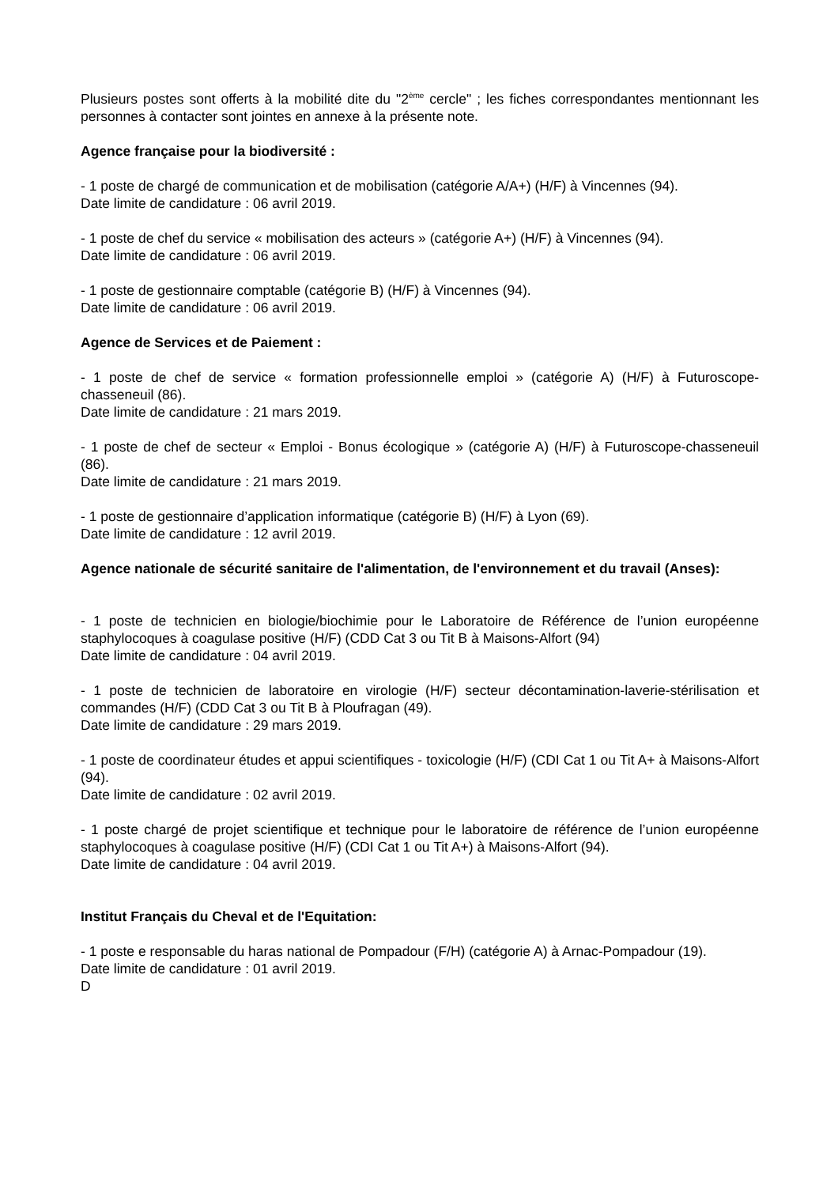Plusieurs postes sont offerts à la mobilité dite du "2<sup>ème</sup> cercle" ; les fiches correspondantes mentionnant les personnes à contacter sont jointes en annexe à la présente note.
Agence française pour la biodiversité :
- 1 poste de chargé de communication et de mobilisation (catégorie A/A+) (H/F) à Vincennes (94).
Date limite de candidature : 06 avril 2019.
- 1 poste de chef du service « mobilisation des acteurs » (catégorie A+) (H/F) à Vincennes (94).
Date limite de candidature : 06 avril 2019.
- 1 poste de gestionnaire comptable (catégorie B) (H/F) à Vincennes (94).
Date limite de candidature : 06 avril 2019.
Agence de Services et de Paiement :
- 1 poste de chef de service « formation professionnelle emploi » (catégorie A) (H/F) à Futuroscope-chasseneuil (86).
Date limite de candidature : 21 mars 2019.
- 1 poste de chef de secteur « Emploi - Bonus écologique » (catégorie A) (H/F) à Futuroscope-chasseneuil (86).
Date limite de candidature : 21 mars 2019.
- 1 poste de gestionnaire d’application informatique (catégorie B) (H/F) à Lyon (69).
Date limite de candidature : 12 avril 2019.
Agence nationale de sécurité sanitaire de l'alimentation, de l'environnement et du travail (Anses):
- 1 poste de technicien en biologie/biochimie pour le Laboratoire de Référence de l’union européenne staphylocoques à coagulase positive (H/F) (CDD Cat 3 ou Tit B à Maisons-Alfort (94)
Date limite de candidature : 04 avril 2019.
- 1 poste de technicien de laboratoire en virologie (H/F) secteur décontamination-laverie-stérilisation et commandes (H/F) (CDD Cat 3 ou Tit B à Ploufragan (49).
Date limite de candidature : 29 mars 2019.
- 1 poste de coordinateur études et appui scientifiques - toxicologie (H/F) (CDI Cat 1 ou Tit A+ à Maisons-Alfort (94).
Date limite de candidature : 02 avril 2019.
- 1 poste chargé de projet scientifique et technique pour le laboratoire de référence de l’union européenne staphylocoques à coagulase positive (H/F) (CDI Cat 1 ou Tit A+) à Maisons-Alfort (94).
Date limite de candidature : 04 avril 2019.
Institut Français du Cheval et de l'Equitation:
- 1 poste e responsable du haras national de Pompadour (F/H) (catégorie A) à Arnac-Pompadour (19).
Date limite de candidature : 01 avril 2019.
D